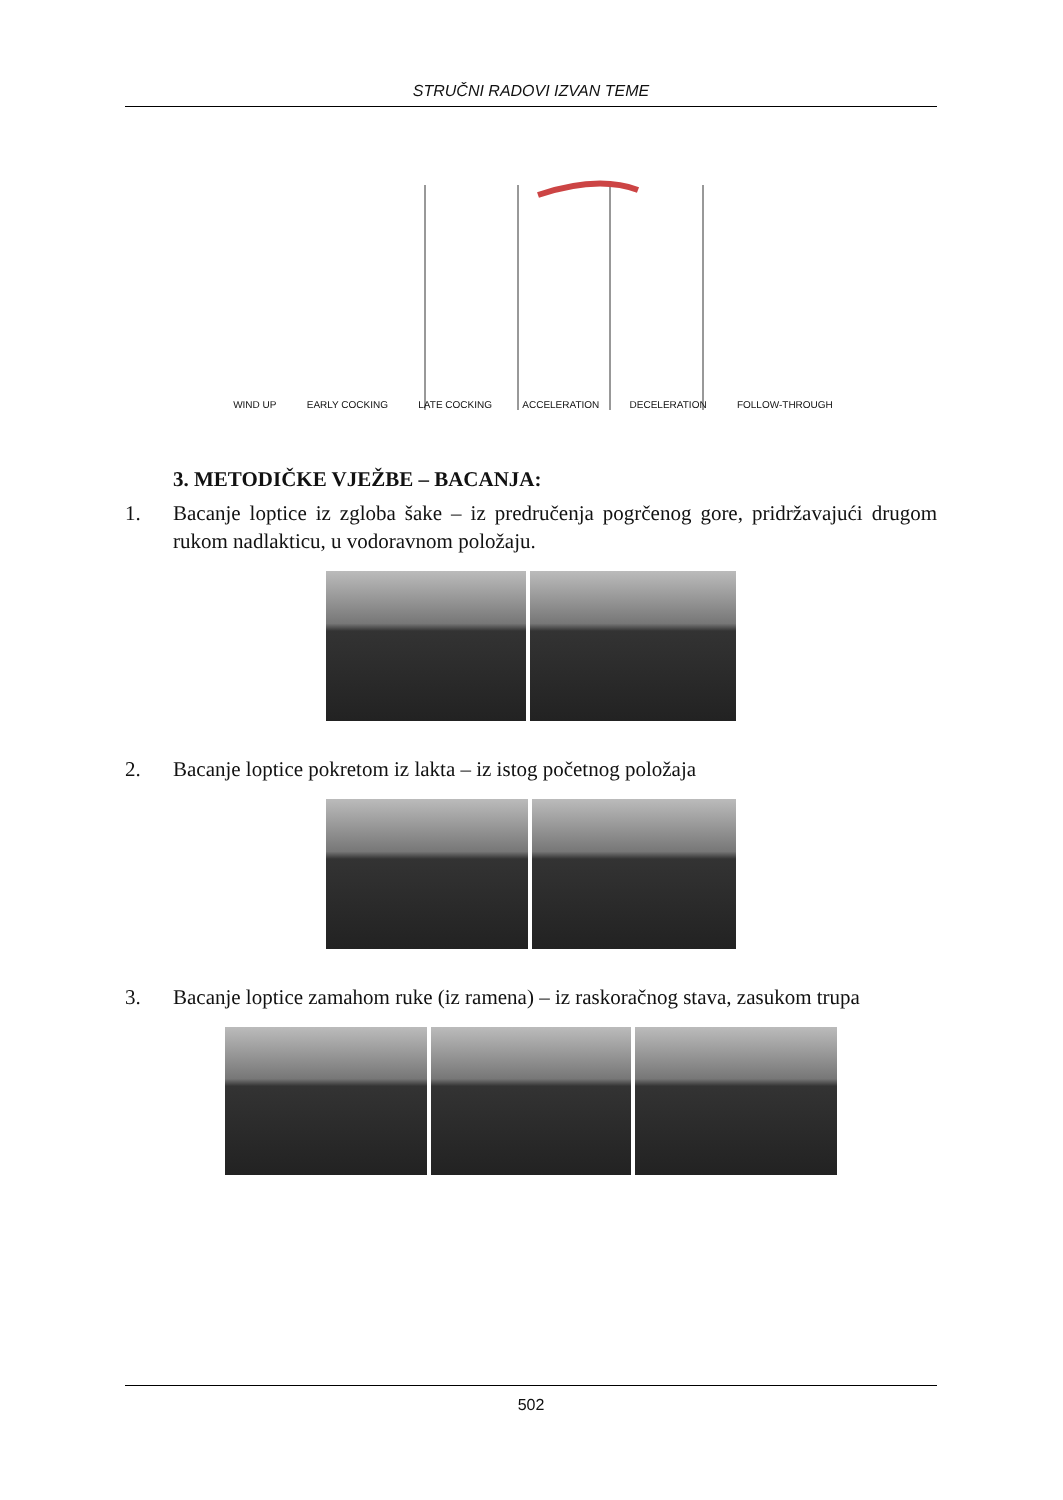STRUČNI RADOVI IZVAN TEME
WIND UP EARLY COCKING LATE COCKING ACCELERATION DECELERATION FOLLOW-THROUGH
3. METODIČKE VJEŽBE – BACANJA:
1. Bacanje loptice iz zgloba šake – iz predručenja pogrčenog gore, pridržavajući drugom rukom nadlakticu, u vodoravnom položaju.
2. Bacanje loptice pokretom iz lakta – iz istog početnog položaja
3. Bacanje loptice zamahom ruke (iz ramena) – iz raskoračnog stava, zasukom trupa
502